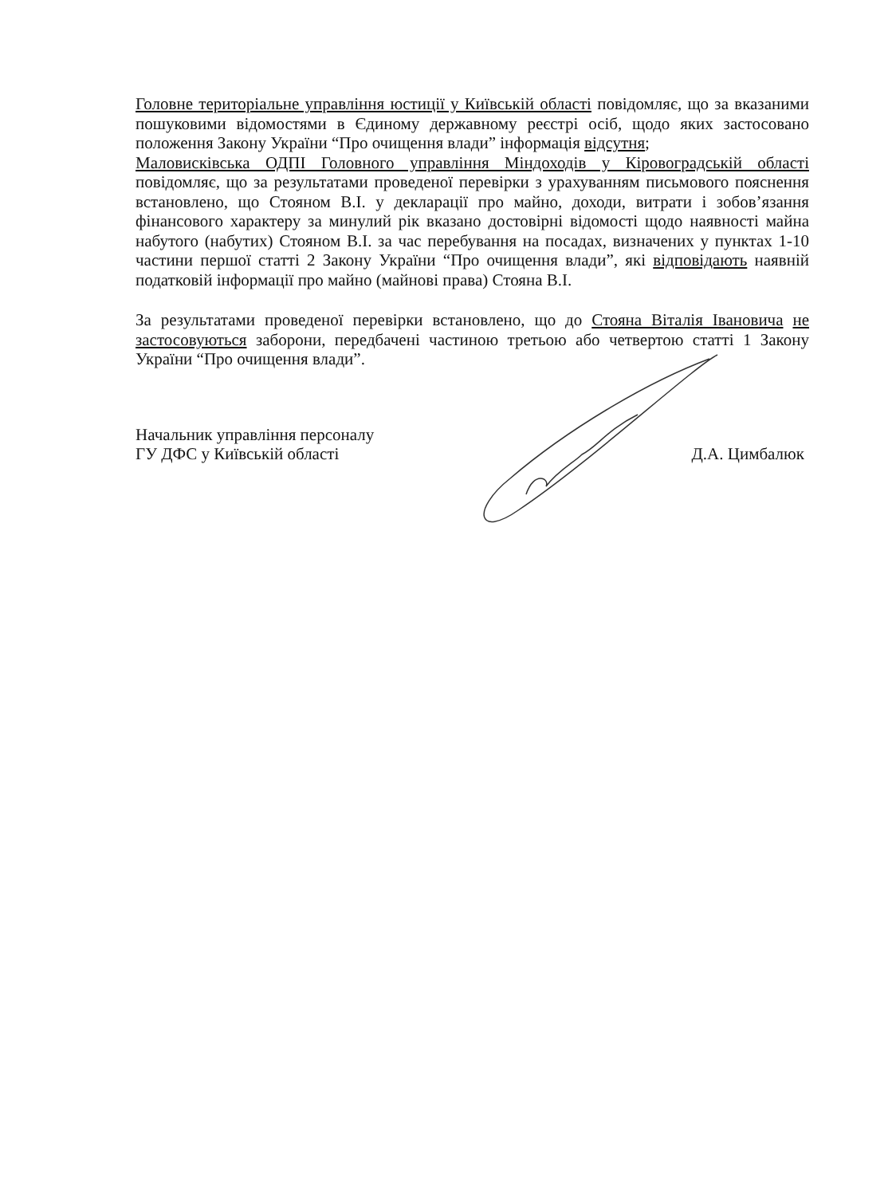Головне територіальне управління юстиції у Київській області повідомляє, що за вказаними пошуковими відомостями в Єдиному державному реєстрі осіб, щодо яких застосовано положення Закону України “Про очищення влади” інформація відсутня;
Маловисківська ОДПІ Головного управління Міндоходів у Кіровоградській області повідомляє, що за результатами проведеної перевірки з урахуванням письмового пояснення встановлено, що Стояном В.І. у декларації про майно, доходи, витрати і зобов’язання фінансового характеру за минулий рік вказано достовірні відомості щодо наявності майна набутого (набутих) Стояном В.І. за час перебування на посадах, визначених у пунктах 1-10 частини першої статті 2 Закону України “Про очищення влади”, які відповідають наявній податковій інформації про майно (майнові права) Стояна В.І.
За результатами проведеної перевірки встановлено, що до Стояна Віталія Івановича не застосовуються заборони, передбачені частиною третьою або четвертою статті 1 Закону України “Про очищення влади”.
Начальник управління персоналу
ГУ ДФС у Київській області
Д.А. Цимбалюк